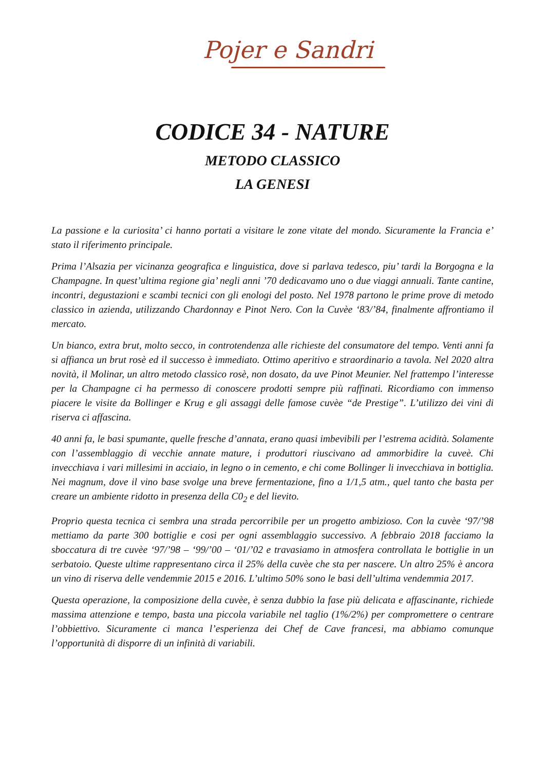Pojer e Sandri
CODICE 34 - NATURE
METODO CLASSICO
LA GENESI
La passione e la curiosita’ ci hanno portati a visitare le zone vitate del mondo. Sicuramente la Francia e’ stato il riferimento principale.
Prima l’Alsazia per vicinanza geografica e linguistica, dove si parlava tedesco, piu’ tardi la Borgogna e la Champagne. In quest’ultima regione gia’ negli anni ’70 dedicavamo uno o due viaggi annuali. Tante cantine, incontri, degustazioni e scambi tecnici con gli enologi del posto. Nel 1978 partono le prime prove di metodo classico in azienda, utilizzando Chardonnay e Pinot Nero. Con la Cuvèe ‘83/’84, finalmente affrontiamo il mercato.
Un bianco, extra brut, molto secco, in controtendenza alle richieste del consumatore del tempo. Venti anni fa si affianca un brut rosè ed il successo è immediato. Ottimo aperitivo e straordinario a tavola. Nel 2020 altra novità, il Molinar, un altro metodo classico rosè, non dosato, da uve Pinot Meunier. Nel frattempo l’interesse per la Champagne ci ha permesso di conoscere prodotti sempre più raffinati. Ricordiamo con immenso piacere le visite da Bollinger e Krug e gli assaggi delle famose cuvèe “de Prestige”. L’utilizzo dei vini di riserva ci affascina.
40 anni fa, le basi spumante, quelle fresche d’annata, erano quasi imbevibili per l’estrema acidità. Solamente con l’assemblaggio di vecchie annate mature, i produttori riuscivano ad ammorbidire la cuveè. Chi invecchiava i vari millesimi in acciaio, in legno o in cemento, e chi come Bollinger li invecchiava in bottiglia. Nei magnum, dove il vino base svolge una breve fermentazione, fino a 1/1,5 atm., quel tanto che basta per creare un ambiente ridotto in presenza della C0<sub>2</sub> e del lievito.
Proprio questa tecnica ci sembra una strada percorribile per un progetto ambizioso. Con la cuvèe ‘97/’98 mettiamo da parte 300 bottiglie e cosi per ogni assemblaggio successivo. A febbraio 2018 facciamo la sboccatura di tre cuvèe ‘97/’98 – ‘99/’00 – ‘01/’02 e travasiamo in atmosfera controllata le bottiglie in un serbatoio. Queste ultime rappresentano circa il 25% della cuvèe che sta per nascere. Un altro 25% è ancora un vino di riserva delle vendemmie 2015 e 2016. L’ultimo 50% sono le basi dell’ultima vendemmia 2017.
Questa operazione, la composizione della cuvèe, è senza dubbio la fase più delicata e affascinante, richiede massima attenzione e tempo, basta una piccola variabile nel taglio (1%/2%) per compromettere o centrare l’obbiettivo. Sicuramente ci manca l’esperienza dei Chef de Cave francesi, ma abbiamo comunque l’opportunità di disporre di un infinità di variabili.